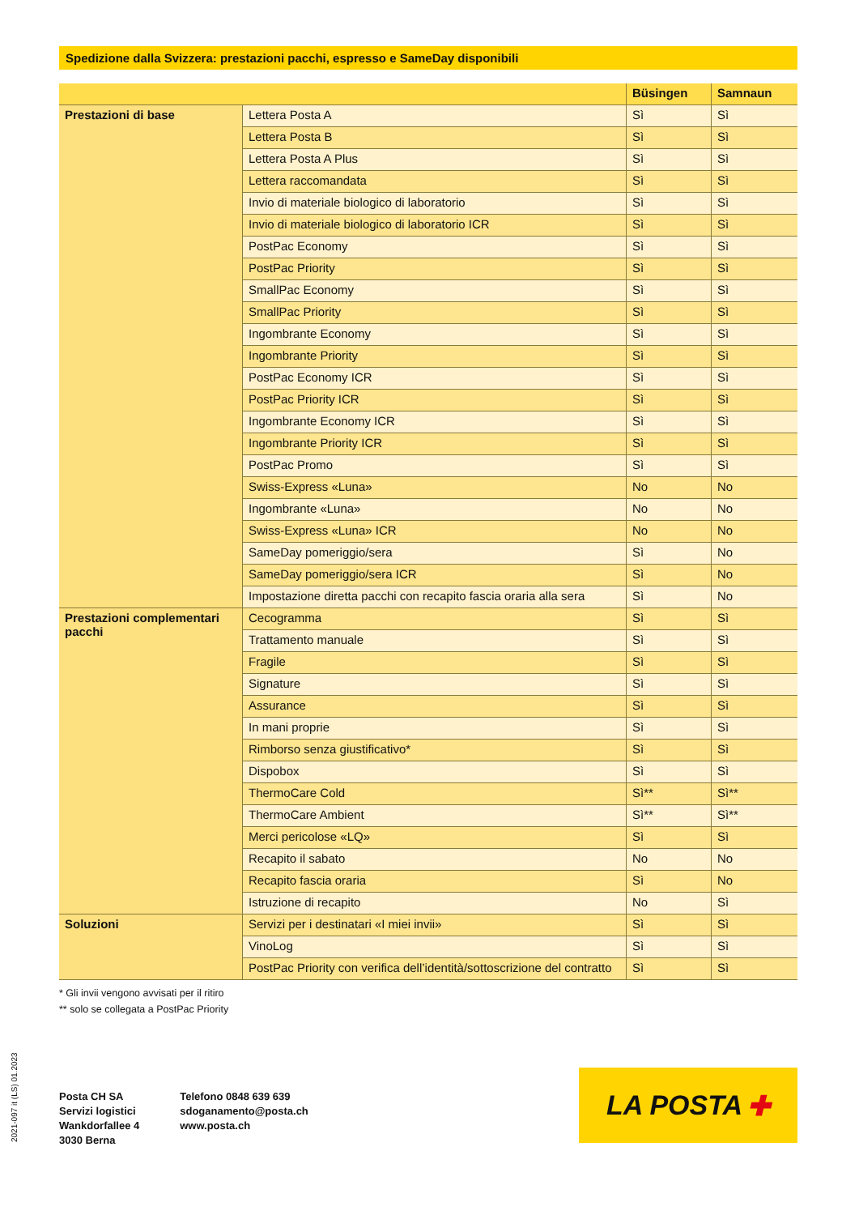Spedizione dalla Svizzera: prestazioni pacchi, espresso e SameDay disponibili
| | | Büsingen | Samnaun |
| --- | --- | --- | --- |
| Prestazioni di base | Lettera Posta A | Sì | Sì |
| | Lettera Posta B | Sì | Sì |
| | Lettera Posta A Plus | Sì | Sì |
| | Lettera raccomandata | Sì | Sì |
| | Invio di materiale biologico di laboratorio | Sì | Sì |
| | Invio di materiale biologico di laboratorio ICR | Sì | Sì |
| | PostPac Economy | Sì | Sì |
| | PostPac Priority | Sì | Sì |
| | SmallPac Economy | Sì | Sì |
| | SmallPac Priority | Sì | Sì |
| | Ingombrante Economy | Sì | Sì |
| | Ingombrante Priority | Sì | Sì |
| | PostPac Economy ICR | Sì | Sì |
| | PostPac Priority ICR | Sì | Sì |
| | Ingombrante Economy ICR | Sì | Sì |
| | Ingombrante Priority ICR | Sì | Sì |
| | PostPac Promo | Sì | Sì |
| | Swiss-Express «Luna» | No | No |
| | Ingombrante «Luna» | No | No |
| | Swiss-Express «Luna» ICR | No | No |
| | SameDay pomeriggio/sera | Sì | No |
| | SameDay pomeriggio/sera ICR | Sì | No |
| | Impostazione diretta pacchi con recapito fascia oraria alla sera | Sì | No |
| Prestazioni complementari pacchi | Cecogramma | Sì | Sì |
| | Trattamento manuale | Sì | Sì |
| | Fragile | Sì | Sì |
| | Signature | Sì | Sì |
| | Assurance | Sì | Sì |
| | In mani proprie | Sì | Sì |
| | Rimborso senza giustificativo* | Sì | Sì |
| | Dispobox | Sì | Sì |
| | ThermoCare Cold | Sì** | Sì** |
| | ThermoCare Ambient | Sì** | Sì** |
| | Merci pericolose «LQ» | Sì | Sì |
| | Recapito il sabato | No | No |
| | Recapito fascia oraria | Sì | No |
| | Istruzione di recapito | No | Sì |
| Soluzioni | Servizi per i destinatari «I miei invii» | Sì | Sì |
| | VinoLog | Sì | Sì |
| | PostPac Priority con verifica dell’identità/sottoscrizione del contratto | Sì | Sì |
* Gli invii vengono avvisati per il ritiro
** solo se collegata a PostPac Priority
2021-097 it (LS) 01.2023
Posta CH SA
Servizi logistici
Wankdorfallee 4
3030 Berna
Telefono 0848 639 639
sdoganamento@posta.ch
www.posta.ch
LA POSTA ✚